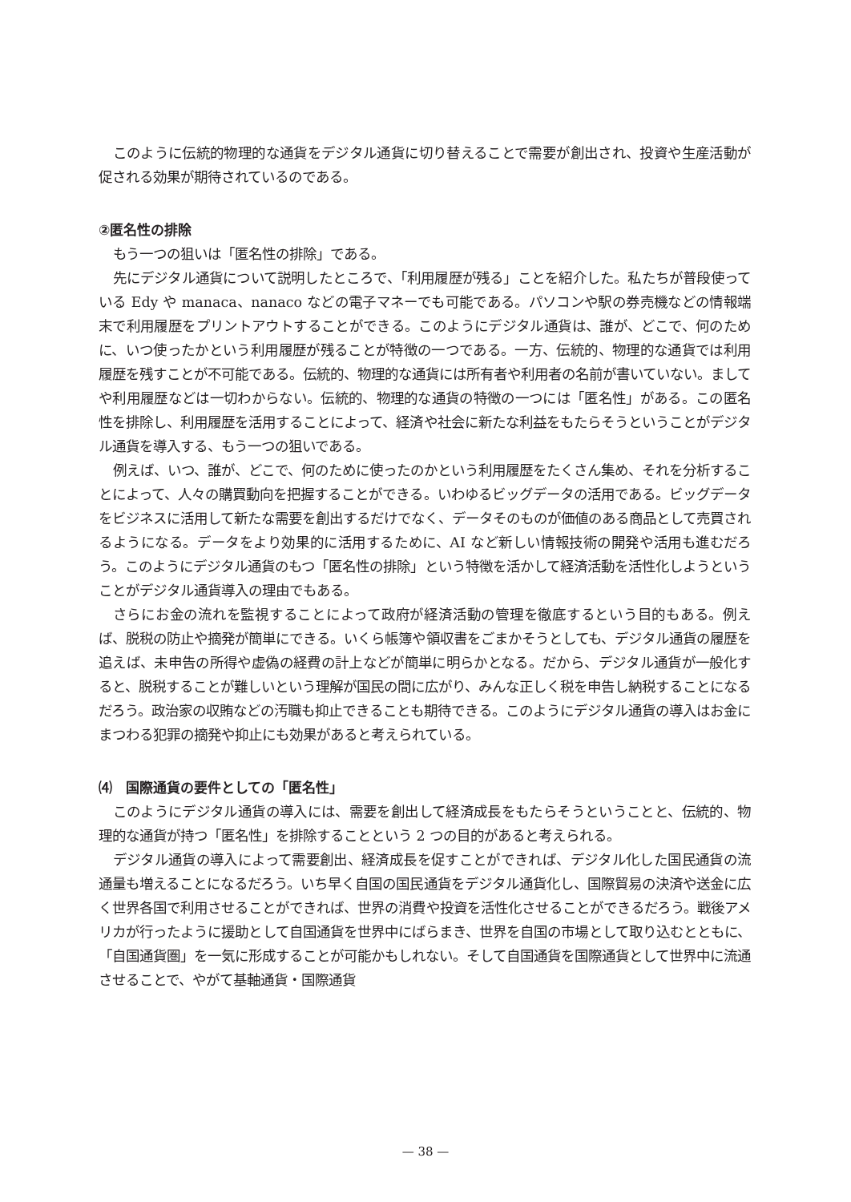このように伝統的物理的な通貨をデジタル通貨に切り替えることで需要が創出され、投資や生産活動が促される効果が期待されているのである。
②匿名性の排除
もう一つの狙いは「匿名性の排除」である。
先にデジタル通貨について説明したところで、「利用履歴が残る」ことを紹介した。私たちが普段使っている Edy や manaca、nanaco などの電子マネーでも可能である。パソコンや駅の券売機などの情報端末で利用履歴をプリントアウトすることができる。このようにデジタル通貨は、誰が、どこで、何のために、いつ使ったかという利用履歴が残ることが特徴の一つである。一方、伝統的、物理的な通貨では利用履歴を残すことが不可能である。伝統的、物理的な通貨には所有者や利用者の名前が書いていない。ましてや利用履歴などは一切わからない。伝統的、物理的な通貨の特徴の一つには「匿名性」がある。この匿名性を排除し、利用履歴を活用することによって、経済や社会に新たな利益をもたらそうということがデジタル通貨を導入する、もう一つの狙いである。
例えば、いつ、誰が、どこで、何のために使ったのかという利用履歴をたくさん集め、それを分析することによって、人々の購買動向を把握することができる。いわゆるビッグデータの活用である。ビッグデータをビジネスに活用して新たな需要を創出するだけでなく、データそのものが価値のある商品として売買されるようになる。データをより効果的に活用するために、AI など新しい情報技術の開発や活用も進むだろう。このようにデジタル通貨のもつ「匿名性の排除」という特徴を活かして経済活動を活性化しようということがデジタル通貨導入の理由でもある。
さらにお金の流れを監視することによって政府が経済活動の管理を徹底するという目的もある。例えば、脱税の防止や摘発が簡単にできる。いくら帳簿や領収書をごまかそうとしても、デジタル通貨の履歴を追えば、未申告の所得や虚偽の経費の計上などが簡単に明らかとなる。だから、デジタル通貨が一般化すると、脱税することが難しいという理解が国民の間に広がり、みんな正しく税を申告し納税することになるだろう。政治家の収賄などの汚職も抑止できることも期待できる。このようにデジタル通貨の導入はお金にまつわる犯罪の摘発や抑止にも効果があると考えられている。
⑷　国際通貨の要件としての「匿名性」
このようにデジタル通貨の導入には、需要を創出して経済成長をもたらそうということと、伝統的、物理的な通貨が持つ「匿名性」を排除することという 2 つの目的があると考えられる。
デジタル通貨の導入によって需要創出、経済成長を促すことができれば、デジタル化した国民通貨の流通量も増えることになるだろう。いち早く自国の国民通貨をデジタル通貨化し、国際貿易の決済や送金に広く世界各国で利用させることができれば、世界の消費や投資を活性化させることができるだろう。戦後アメリカが行ったように援助として自国通貨を世界中にばらまき、世界を自国の市場として取り込むとともに、「自国通貨圏」を一気に形成することが可能かもしれない。そして自国通貨を国際通貨として世界中に流通させることで、やがて基軸通貨・国際通貨
— 38 —